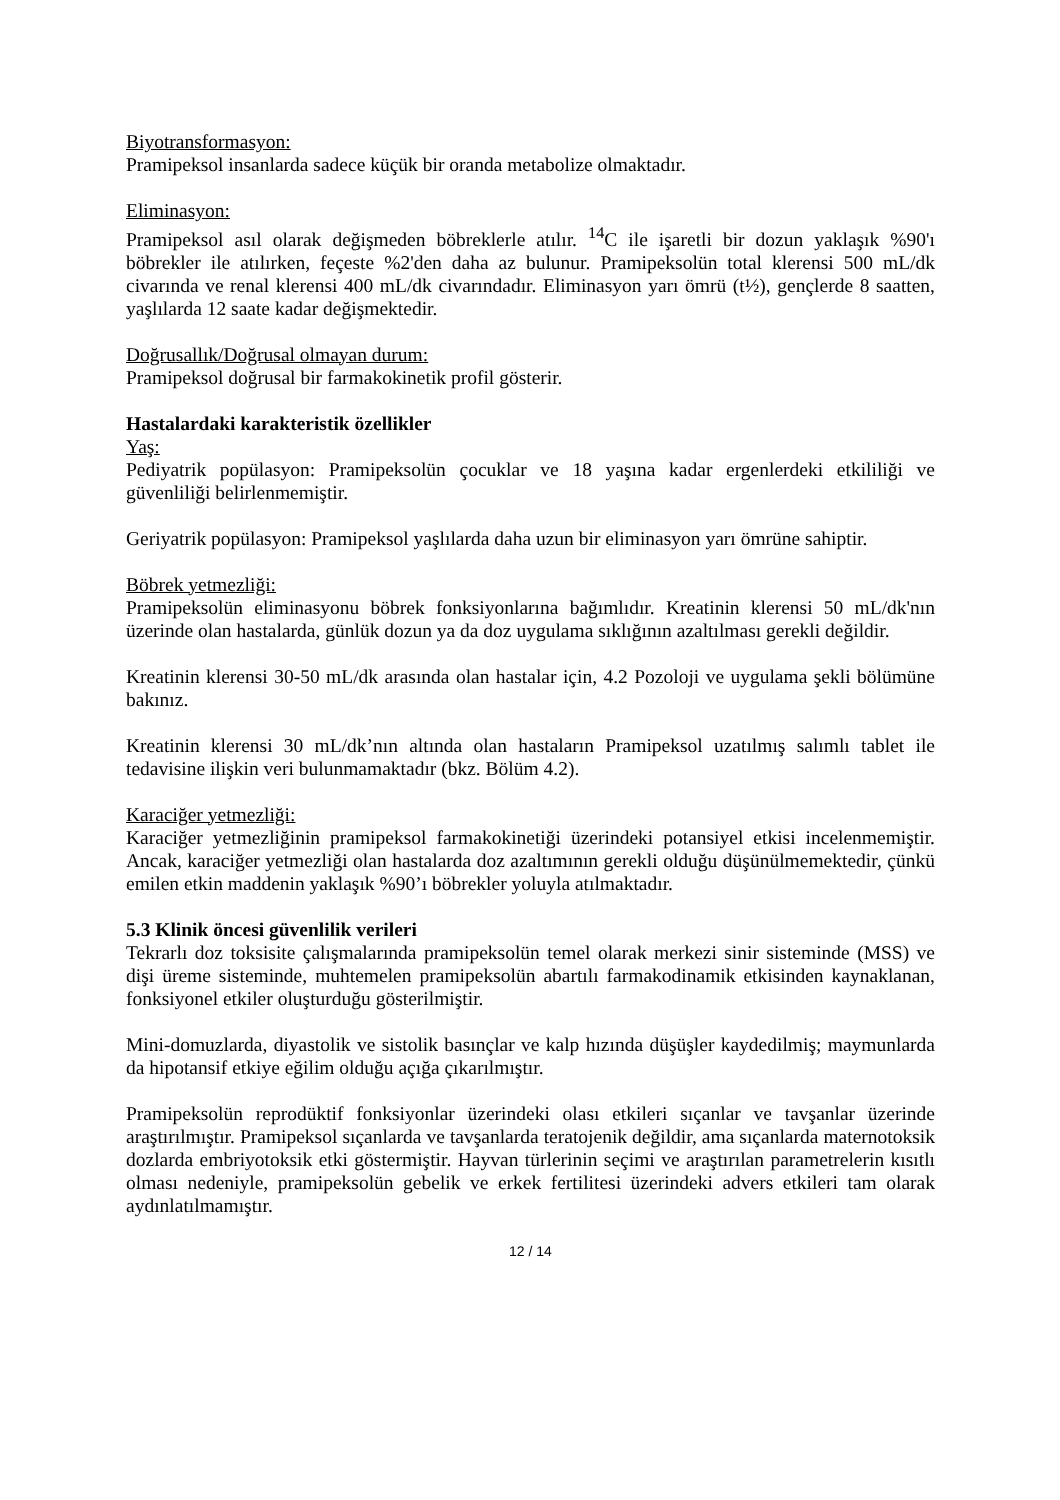Biyotransformasyon:
Pramipeksol insanlarda sadece küçük bir oranda metabolize olmaktadır.
Eliminasyon:
Pramipeksol asıl olarak değişmeden böbreklerle atılır. <sup>14</sup>C ile işaretli bir dozun yaklaşık %90'ı böbrekler ile atılırken, feçeste %2'den daha az bulunur. Pramipeksolün total klerensi 500 mL/dk civarında ve renal klerensi 400 mL/dk civarındadır. Eliminasyon yarı ömrü (t½), gençlerde 8 saatten, yaşlılarda 12 saate kadar değişmektedir.
Doğrusallık/Doğrusal olmayan durum:
Pramipeksol doğrusal bir farmakokinetik profil gösterir.
Hastalardaki karakteristik özellikler
Yaş:
Pediyatrik popülasyon: Pramipeksolün çocuklar ve 18 yaşına kadar ergenlerdeki etkililiği ve güvenliliği belirlenmemiştir.
Geriyatrik popülasyon: Pramipeksol yaşlılarda daha uzun bir eliminasyon yarı ömrüne sahiptir.
Böbrek yetmezliği:
Pramipeksolün eliminasyonu böbrek fonksiyonlarına bağımlıdır. Kreatinin klerensi 50 mL/dk'nın üzerinde olan hastalarda, günlük dozun ya da doz uygulama sıklığının azaltılması gerekli değildir.
Kreatinin klerensi 30-50 mL/dk arasında olan hastalar için, 4.2 Pozoloji ve uygulama şekli bölümüne bakınız.
Kreatinin klerensi 30 mL/dk’nın altında olan hastaların Pramipeksol uzatılmış salımlı tablet ile tedavisine ilişkin veri bulunmamaktadır (bkz. Bölüm 4.2).
Karaciğer yetmezliği:
Karaciğer yetmezliğinin pramipeksol farmakokinetiği üzerindeki potansiyel etkisi incelenmemiştir. Ancak, karaciğer yetmezliği olan hastalarda doz azaltımının gerekli olduğu düşünülmemektedir, çünkü emilen etkin maddenin yaklaşık %90’ı böbrekler yoluyla atılmaktadır.
5.3 Klinik öncesi güvenlilik verileri
Tekrarlı doz toksisite çalışmalarında pramipeksolün temel olarak merkezi sinir sisteminde (MSS) ve dişi üreme sisteminde, muhtemelen pramipeksolün abartılı farmakodinamik etkisinden kaynaklanan, fonksiyonel etkiler oluşturduğu gösterilmiştir.
Mini-domuzlarda, diyastolik ve sistolik basınçlar ve kalp hızında düşüşler kaydedilmiş; maymunlarda da hipotansif etkiye eğilim olduğu açığa çıkarılmıştır.
Pramipeksolün reprodüktif fonksiyonlar üzerindeki olası etkileri sıçanlar ve tavşanlar üzerinde araştırılmıştır. Pramipeksol sıçanlarda ve tavşanlarda teratojenik değildir, ama sıçanlarda maternotoksik dozlarda embriyotoksik etki göstermiştir. Hayvan türlerinin seçimi ve araştırılan parametrelerin kısıtlı olması nedeniyle, pramipeksolün gebelik ve erkek fertilitesi üzerindeki advers etkileri tam olarak aydınlatılmamıştır.
12 / 14